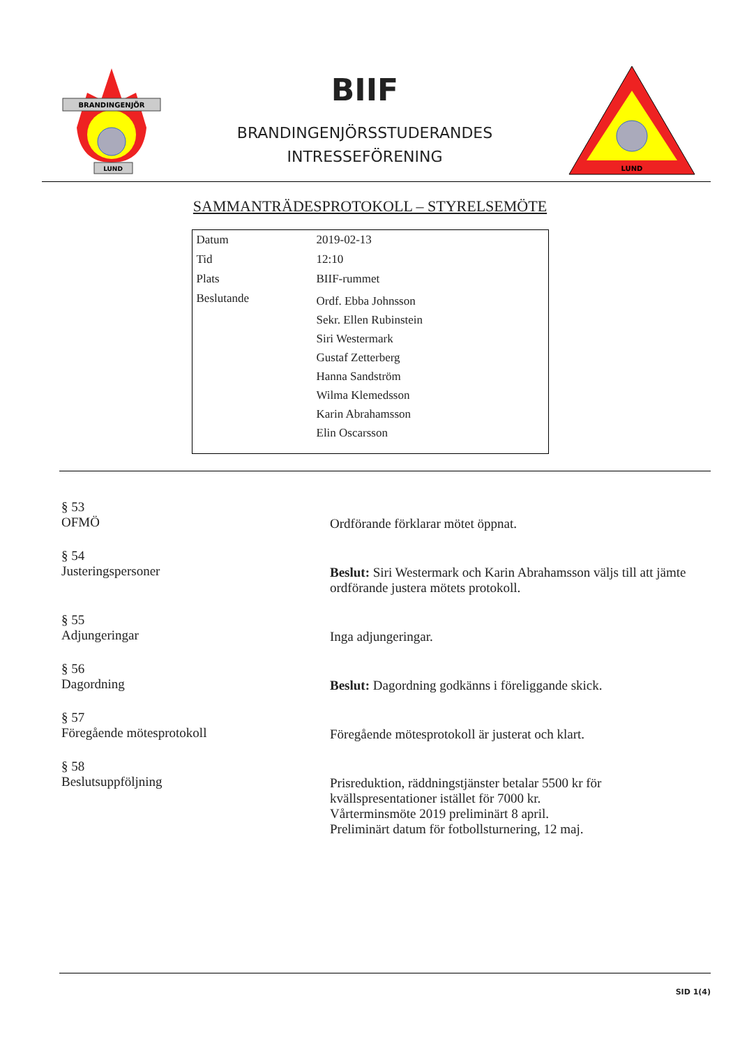BRANDINGENJÖR
LUND
BIIF
BRANDINGENJÖRSSTUDERANDES
INTRESSEFÖRENING
LUND
SAMMANTRÄDESPROTOKOLL – STYRELSEMÖTE
| Datum | 2019-02-13 |
| Tid | 12:10 |
| Plats | BIIF-rummet |
| Beslutande | Ordf. Ebba Johnsson Sekr. Ellen Rubinstein Siri Westermark Gustaf Zetterberg Hanna Sandström Wilma Klemedsson Karin Abrahamsson Elin Oscarsson |
§ 53
OFMÖ
Ordförande förklarar mötet öppnat.
§ 54
Justeringspersoner
Beslut: Siri Westermark och Karin Abrahamsson väljs till att jämte ordförande justera mötets protokoll.
§ 55
Adjungeringar
Inga adjungeringar.
§ 56
Dagordning
Beslut: Dagordning godkänns i föreliggande skick.
§ 57
Föregående mötesprotokoll
Föregående mötesprotokoll är justerat och klart.
§ 58
Beslutsuppföljning
Prisreduktion, räddningstjänster betalar 5500 kr för kvällspresentationer istället för 7000 kr.
Vårterminsmöte 2019 preliminärt 8 april.
Preliminärt datum för fotbollsturnering, 12 maj.
SID 1(4)